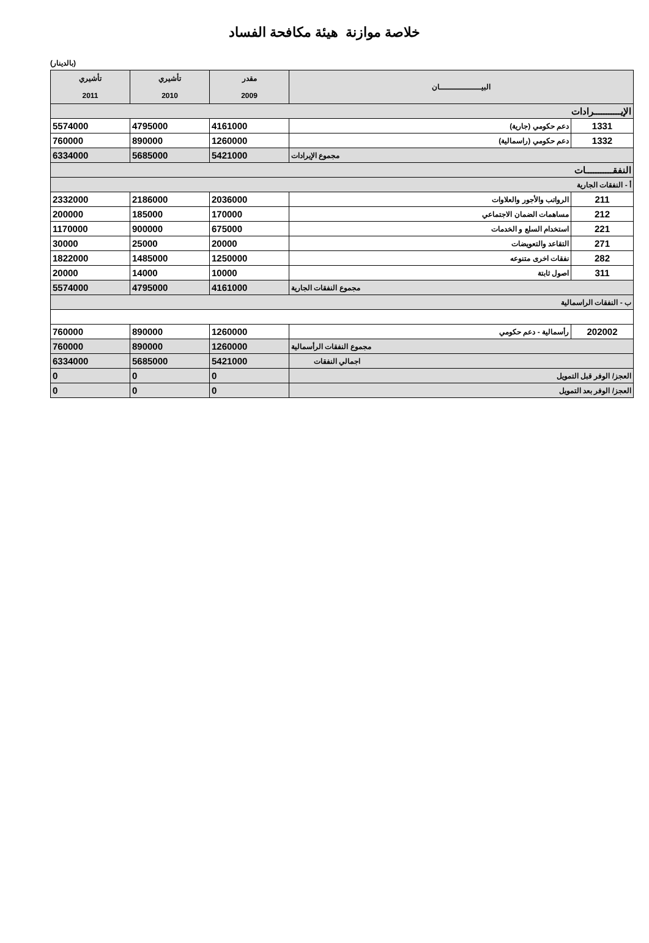خلاصة موازنة هيئة مكافحة الفساد
(بالدينار)
| البيـــــــــــــــــان | | مقدر 2009 | تأشيري 2010 | تأشيري 2011 |
| --- | --- | --- | --- | --- |
| الإيـــــــــــرادات | | | | |
| 1331 | دعم حكومي (جارية) | 4161000 | 4795000 | 5574000 |
| 1332 | دعم حكومي (راسمالية) | 1260000 | 890000 | 760000 |
| مجموع الإيرادات | | 5421000 | 5685000 | 6334000 |
| النفقـــــــــــات | | | | |
| أ - النفقات الجارية | | | | |
| 211 | الرواتب والأجور والعلاوات | 2036000 | 2186000 | 2332000 |
| 212 | مساهمات الضمان الاجتماعي | 170000 | 185000 | 200000 |
| 221 | استخدام السلع و الخدمات | 675000 | 900000 | 1170000 |
| 271 | التقاعد والتعويضات | 20000 | 25000 | 30000 |
| 282 | نفقات اخرى متنوعه | 1250000 | 1485000 | 1822000 |
| 311 | اصول ثابتة | 10000 | 14000 | 20000 |
| مجموع النفقات الجارية | | 4161000 | 4795000 | 5574000 |
| ب - النفقات الراسمالية | | | | |
| 202002 | رأسمالية - دعم حكومي | 1260000 | 890000 | 760000 |
| مجموع النفقات الرأسمالية | | 1260000 | 890000 | 760000 |
| اجمالي النفقات | | 5421000 | 5685000 | 6334000 |
| العجز/ الوفر قبل التمويل | | 0 | 0 | 0 |
| العجز/ الوفر بعد التمويل | | 0 | 0 | 0 |